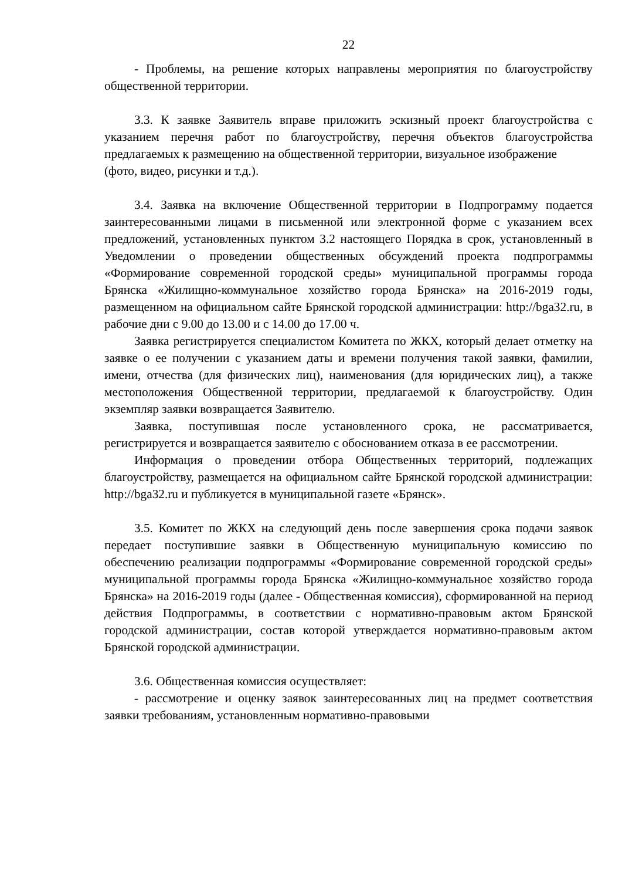22
- Проблемы, на решение которых направлены мероприятия по благоустройству общественной территории.
3.3. К заявке Заявитель вправе приложить эскизный проект благоустройства с указанием перечня работ по благоустройству, перечня объектов благоустройства предлагаемых к размещению на общественной территории, визуальное изображение
(фото, видео, рисунки и т.д.).
3.4. Заявка на включение Общественной территории в Подпрограмму подается заинтересованными лицами в письменной или электронной форме с указанием всех предложений, установленных пунктом 3.2 настоящего Порядка в срок, установленный в Уведомлении о проведении общественных обсуждений проекта подпрограммы «Формирование современной городской среды» муниципальной программы города Брянска «Жилищно-коммунальное хозяйство города Брянска» на 2016-2019 годы, размещенном на официальном сайте Брянской городской администрации: http://bga32.ru, в рабочие дни с 9.00 до 13.00 и с 14.00 до 17.00 ч.
Заявка регистрируется специалистом Комитета по ЖКХ, который делает отметку на заявке о ее получении с указанием даты и времени получения такой заявки, фамилии, имени, отчества (для физических лиц), наименования (для юридических лиц), а также местоположения Общественной территории, предлагаемой к благоустройству. Один экземпляр заявки возвращается Заявителю.
Заявка, поступившая после установленного срока, не рассматривается, регистрируется и возвращается заявителю с обоснованием отказа в ее рассмотрении.
Информация о проведении отбора Общественных территорий, подлежащих благоустройству, размещается на официальном сайте Брянской городской администрации: http://bga32.ru и публикуется в муниципальной газете «Брянск».
3.5. Комитет по ЖКХ на следующий день после завершения срока подачи заявок передает поступившие заявки в Общественную муниципальную комиссию по обеспечению реализации подпрограммы «Формирование современной городской среды» муниципальной программы города Брянска «Жилищно-коммунальное хозяйство города Брянска» на 2016-2019 годы (далее - Общественная комиссия), сформированной на период действия Подпрограммы, в соответствии с нормативно-правовым актом Брянской городской администрации, состав которой утверждается нормативно-правовым актом Брянской городской администрации.
3.6. Общественная комиссия осуществляет:
- рассмотрение и оценку заявок заинтересованных лиц на предмет соответствия заявки требованиям, установленным нормативно-правовыми